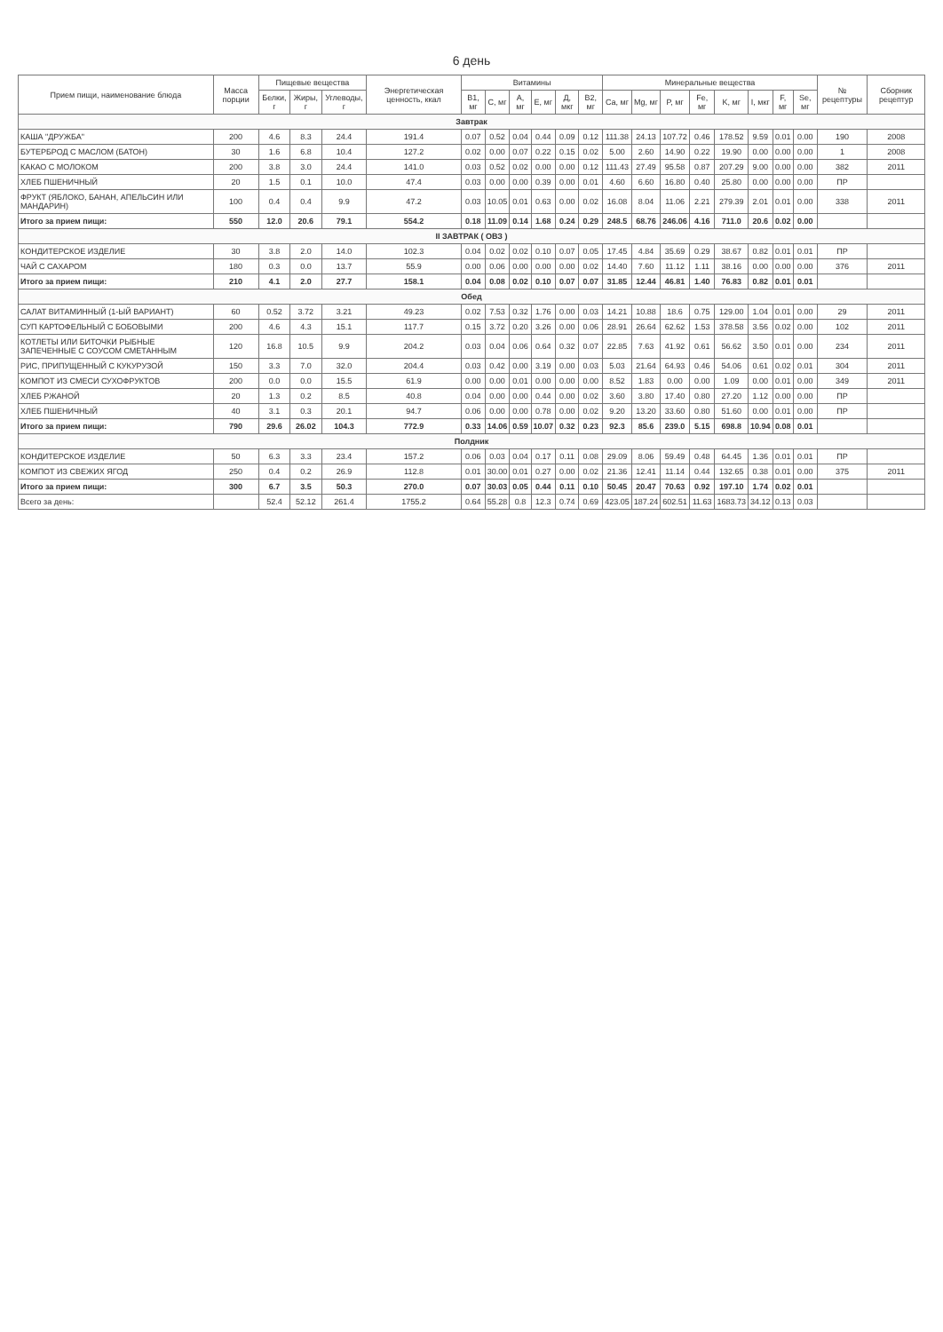6 день
| Прием пищи, наименование блюда | Масса порции | Пищевые вещества | | | Энергетическая ценность, ккал | Витамины | | | | | | Минеральные вещества | | | | | | | | № рецептуры | Сборник рецептур |
| --- | --- | --- | --- | --- | --- | --- | --- | --- | --- | --- | --- | --- | --- | --- | --- | --- | --- | --- | --- | --- | --- |
| | | Белки, г | Жиры, г | Углеводы, г | | B1, мг | C, мг | A, мг | E, мг | Д, мкг | B2, мг | Ca, мг | Mg, мг | P, мг | Fe, мг | K, мг | I, мкг | F, мг | Se, мг | | |
| Завтрак | | | | | | | | | | | | | | | | | | | | | |
| КАША "ДРУЖБА" | 200 | 4.6 | 8.3 | 24.4 | 191.4 | 0.07 | 0.52 | 0.04 | 0.44 | 0.09 | 0.12 | 111.38 | 24.13 | 107.72 | 0.46 | 178.52 | 9.59 | 0.01 | 0.00 | 190 | 2008 |
| БУТЕРБРОД С МАСЛОМ (БАТОН) | 30 | 1.6 | 6.8 | 10.4 | 127.2 | 0.02 | 0.00 | 0.07 | 0.22 | 0.15 | 0.02 | 5.00 | 2.60 | 14.90 | 0.22 | 19.90 | 0.00 | 0.00 | 0.00 | 1 | 2008 |
| КАКАО С МОЛОКОМ | 200 | 3.8 | 3.0 | 24.4 | 141.0 | 0.03 | 0.52 | 0.02 | 0.00 | 0.00 | 0.12 | 111.43 | 27.49 | 95.58 | 0.87 | 207.29 | 9.00 | 0.00 | 0.00 | 382 | 2011 |
| ХЛЕБ ПШЕНИЧНЫЙ | 20 | 1.5 | 0.1 | 10.0 | 47.4 | 0.03 | 0.00 | 0.00 | 0.39 | 0.00 | 0.01 | 4.60 | 6.60 | 16.80 | 0.40 | 25.80 | 0.00 | 0.00 | 0.00 | ПР | |
| ФРУКТ (ЯБЛОКО, БАНАН, АПЕЛЬСИН ИЛИ МАНДАРИН) | 100 | 0.4 | 0.4 | 9.9 | 47.2 | 0.03 | 10.05 | 0.01 | 0.63 | 0.00 | 0.02 | 16.08 | 8.04 | 11.06 | 2.21 | 279.39 | 2.01 | 0.01 | 0.00 | 338 | 2011 |
| Итого за прием пищи: | 550 | 12.0 | 20.6 | 79.1 | 554.2 | 0.18 | 11.09 | 0.14 | 1.68 | 0.24 | 0.29 | 248.5 | 68.76 | 246.06 | 4.16 | 711.0 | 20.6 | 0.02 | 0.00 | | |
| II ЗАВТРАК ( ОВЗ ) | | | | | | | | | | | | | | | | | | | | | |
| КОНДИТЕРСКОЕ ИЗДЕЛИЕ | 30 | 3.8 | 2.0 | 14.0 | 102.3 | 0.04 | 0.02 | 0.02 | 0.10 | 0.07 | 0.05 | 17.45 | 4.84 | 35.69 | 0.29 | 38.67 | 0.82 | 0.01 | 0.01 | ПР | |
| ЧАЙ С САХАРОМ | 180 | 0.3 | 0.0 | 13.7 | 55.9 | 0.00 | 0.06 | 0.00 | 0.00 | 0.00 | 0.02 | 14.40 | 7.60 | 11.12 | 1.11 | 38.16 | 0.00 | 0.00 | 0.00 | 376 | 2011 |
| Итого за прием пищи: | 210 | 4.1 | 2.0 | 27.7 | 158.1 | 0.04 | 0.08 | 0.02 | 0.10 | 0.07 | 0.07 | 31.85 | 12.44 | 46.81 | 1.40 | 76.83 | 0.82 | 0.01 | 0.01 | | |
| Обед | | | | | | | | | | | | | | | | | | | | | |
| САЛАТ ВИТАМИННЫЙ (1-ЫЙ ВАРИАНТ) | 60 | 0.52 | 3.72 | 3.21 | 49.23 | 0.02 | 7.53 | 0.32 | 1.76 | 0.00 | 0.03 | 14.21 | 10.88 | 18.6 | 0.75 | 129.00 | 1.04 | 0.01 | 0.00 | 29 | 2011 |
| СУП КАРТОФЕЛЬНЫЙ С БОБОВЫМИ | 200 | 4.6 | 4.3 | 15.1 | 117.7 | 0.15 | 3.72 | 0.20 | 3.26 | 0.00 | 0.06 | 28.91 | 26.64 | 62.62 | 1.53 | 378.58 | 3.56 | 0.02 | 0.00 | 102 | 2011 |
| КОТЛЕТЫ ИЛИ БИТОЧКИ РЫБНЫЕ ЗАПЕЧЕННЫЕ С СОУСОМ СМЕТАННЫМ | 120 | 16.8 | 10.5 | 9.9 | 204.2 | 0.03 | 0.04 | 0.06 | 0.64 | 0.32 | 0.07 | 22.85 | 7.63 | 41.92 | 0.61 | 56.62 | 3.50 | 0.01 | 0.00 | 234 | 2011 |
| РИС, ПРИПУЩЕННЫЙ С КУКУРУЗОЙ | 150 | 3.3 | 7.0 | 32.0 | 204.4 | 0.03 | 0.42 | 0.00 | 3.19 | 0.00 | 0.03 | 5.03 | 21.64 | 64.93 | 0.46 | 54.06 | 0.61 | 0.02 | 0.01 | 304 | 2011 |
| КОМПОТ ИЗ СМЕСИ СУХОФРУКТОВ | 200 | 0.0 | 0.0 | 15.5 | 61.9 | 0.00 | 0.00 | 0.01 | 0.00 | 0.00 | 0.00 | 8.52 | 1.83 | 0.00 | 0.00 | 1.09 | 0.00 | 0.01 | 0.00 | 349 | 2011 |
| ХЛЕБ РЖАНОЙ | 20 | 1.3 | 0.2 | 8.5 | 40.8 | 0.04 | 0.00 | 0.00 | 0.44 | 0.00 | 0.02 | 3.60 | 3.80 | 17.40 | 0.80 | 27.20 | 1.12 | 0.00 | 0.00 | ПР | |
| ХЛЕБ ПШЕНИЧНЫЙ | 40 | 3.1 | 0.3 | 20.1 | 94.7 | 0.06 | 0.00 | 0.00 | 0.78 | 0.00 | 0.02 | 9.20 | 13.20 | 33.60 | 0.80 | 51.60 | 0.00 | 0.01 | 0.00 | ПР | |
| Итого за прием пищи: | 790 | 29.6 | 26.02 | 104.3 | 772.9 | 0.33 | 14.06 | 0.59 | 10.07 | 0.32 | 0.23 | 92.3 | 85.6 | 239.0 | 5.15 | 698.8 | 10.94 | 0.08 | 0.01 | | |
| Полдник | | | | | | | | | | | | | | | | | | | | | |
| КОНДИТЕРСКОЕ ИЗДЕЛИЕ | 50 | 6.3 | 3.3 | 23.4 | 157.2 | 0.06 | 0.03 | 0.04 | 0.17 | 0.11 | 0.08 | 29.09 | 8.06 | 59.49 | 0.48 | 64.45 | 1.36 | 0.01 | 0.01 | ПР | |
| КОМПОТ ИЗ СВЕЖИХ ЯГОД | 250 | 0.4 | 0.2 | 26.9 | 112.8 | 0.01 | 30.00 | 0.01 | 0.27 | 0.00 | 0.02 | 21.36 | 12.41 | 11.14 | 0.44 | 132.65 | 0.38 | 0.01 | 0.00 | 375 | 2011 |
| Итого за прием пищи: | 300 | 6.7 | 3.5 | 50.3 | 270.0 | 0.07 | 30.03 | 0.05 | 0.44 | 0.11 | 0.10 | 50.45 | 20.47 | 70.63 | 0.92 | 197.10 | 1.74 | 0.02 | 0.01 | | |
| Всего за день: | | 52.4 | 52.12 | 261.4 | 1755.2 | 0.64 | 55.28 | 0.8 | 12.3 | 0.74 | 0.69 | 423.05 | 187.24 | 602.51 | 11.63 | 1683.73 | 34.12 | 0.13 | 0.03 | | |